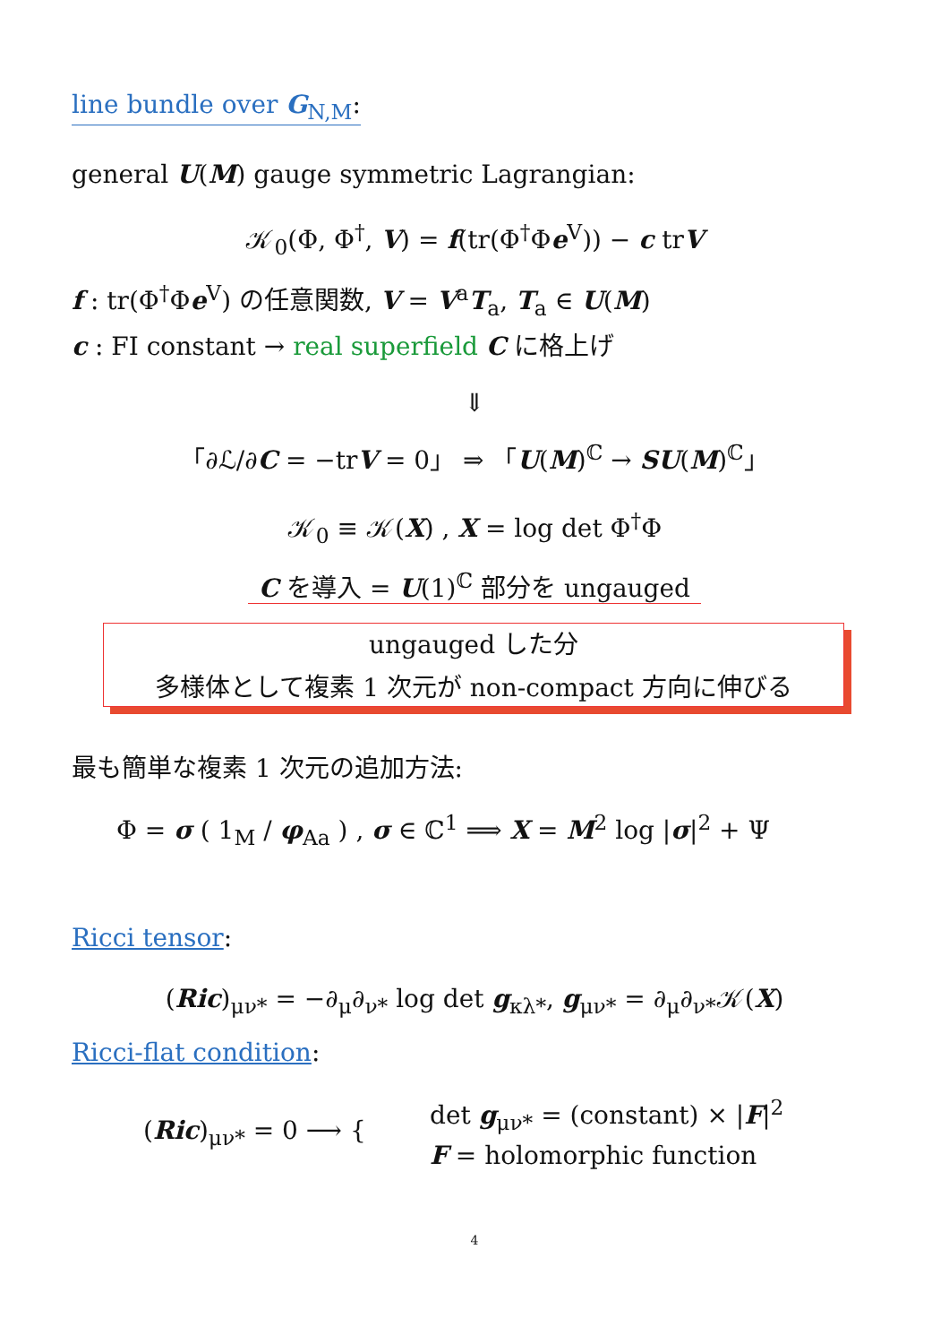line bundle over G<sub>N,M</sub>:
general U(M) gauge symmetric Lagrangian:
𝒦<sub>0</sub>(Φ, Φ<sup>†</sup>, V) = f(tr(Φ<sup>†</sup>Φe<sup>V</sup>)) − c trV
f : tr(Φ<sup>†</sup>Φe<sup>V</sup>) の任意関数, V = V<sup>a</sup>T<sub>a</sub>, T<sub>a</sub> ∈ U(M)
c : FI constant → real superfield C に格上げ
⇓
「∂ℒ/∂C = −trV = 0」 ⇒ 「U(M)<sup>ℂ</sup> → SU(M)<sup>ℂ</sup>」
𝒦<sub>0</sub> ≡ 𝒦(X) , X = log det Φ<sup>†</sup>Φ
C を導入 = U(1)<sup>ℂ</sup> 部分を ungauged
ungauged した分
多様体として複素 1 次元が non-compact 方向に伸びる
最も簡単な複素 1 次元の追加方法:
Φ = σ ( 1<sub>M</sub> / φ<sub>Aa</sub> ) , σ ∈ ℂ<sup>1</sup> ⟹ X = M<sup>2</sup> log |σ|<sup>2</sup> + Ψ
Ricci tensor:
(Ric)<sub>μν*</sub> = −∂<sub>μ</sub>∂<sub>ν*</sub> log det g<sub>κλ*</sub>, g<sub>μν*</sub> = ∂<sub>μ</sub>∂<sub>ν*</sub>𝒦(X)
Ricci-flat condition:
(Ric)<sub>μν*</sub> = 0 ⟶ {
det g<sub>μν*</sub> = (constant) × |F|<sup>2</sup>
F = holomorphic function
4